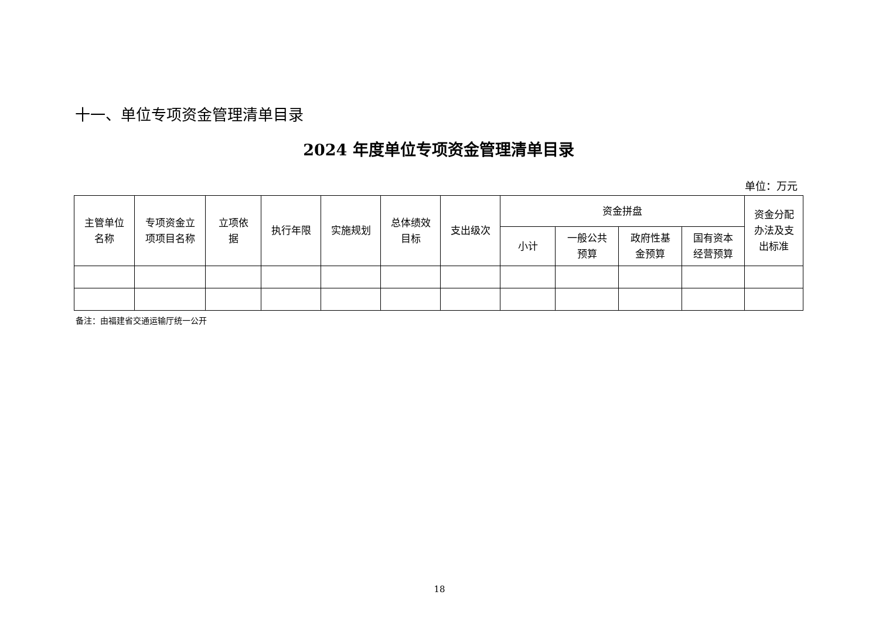十一、单位专项资金管理清单目录
2024 年度单位专项资金管理清单目录
单位：万元
| 主管单位 名称 | 专项资金立 项项目名称 | 立项依 据 | 执行年限 | 实施规划 | 总体绩效 目标 | 支出级次 | 资金拼盘 | | | | 资金分配 办法及支 出标准 |
| --- | --- | --- | --- | --- | --- | --- | --- | --- | --- | --- | --- |
| | | | | | | | 小计 | 一般公共 预算 | 政府性基 金预算 | 国有资本 经营预算 | |
备注：由福建省交通运输厅统一公开
18